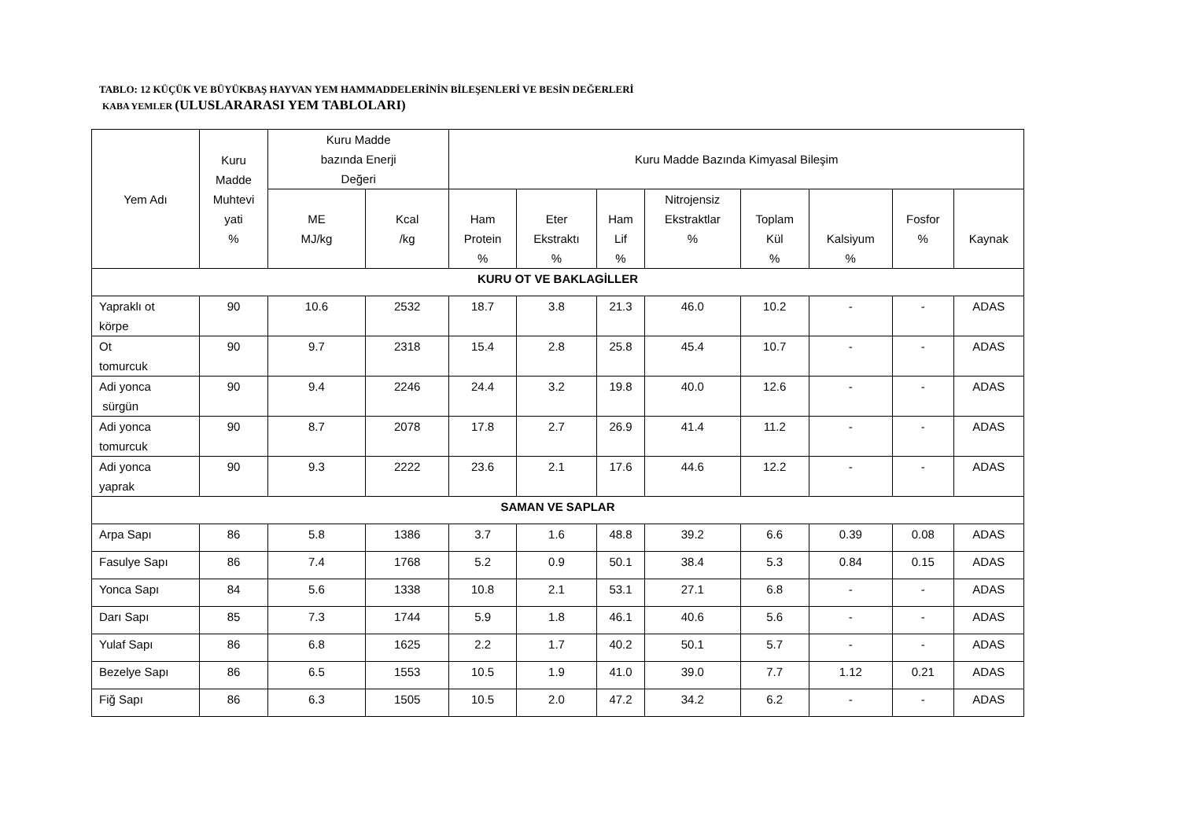TABLO: 12 KÜÇÜK VE BÜYÜKBAŞ HAYVAN YEM HAMMADDELERİNİN BİLEŞENLERİ VE BESİN DEĞERLERİ
KABA YEMLER (ULUSLARARASI YEM TABLOLARI)
| Yem Adı | Kuru Madde Muhtevi yati % | Kuru Madde bazında Enerji Değeri | | Kuru Madde Bazında Kimyasal Bileşim | | | | | | | |
| --- | --- | --- | --- | --- | --- | --- | --- | --- | --- | --- | --- |
| | | ME MJ/kg | Kcal /kg | Ham Protein % | Eter Ekstraktı % | Ham Lif % | Nitrojensiz Ekstraktlar % | Toplam Kül % | Kalsiyum % | Fosfor % | Kaynak |
| KURU OT VE BAKLAGİLLER | | | | | | | | | | | |
| Yapraklı ot körpe | 90 | 10.6 | 2532 | 18.7 | 3.8 | 21.3 | 46.0 | 10.2 | - | - | ADAS |
| Ot tomurcuk | 90 | 9.7 | 2318 | 15.4 | 2.8 | 25.8 | 45.4 | 10.7 | - | - | ADAS |
| Adi yonca sürgün | 90 | 9.4 | 2246 | 24.4 | 3.2 | 19.8 | 40.0 | 12.6 | - | - | ADAS |
| Adi yonca tomurcuk | 90 | 8.7 | 2078 | 17.8 | 2.7 | 26.9 | 41.4 | 11.2 | - | - | ADAS |
| Adi yonca yaprak | 90 | 9.3 | 2222 | 23.6 | 2.1 | 17.6 | 44.6 | 12.2 | - | - | ADAS |
| SAMAN VE SAPLAR | | | | | | | | | | | |
| Arpa Sapı | 86 | 5.8 | 1386 | 3.7 | 1.6 | 48.8 | 39.2 | 6.6 | 0.39 | 0.08 | ADAS |
| Fasulye Sapı | 86 | 7.4 | 1768 | 5.2 | 0.9 | 50.1 | 38.4 | 5.3 | 0.84 | 0.15 | ADAS |
| Yonca Sapı | 84 | 5.6 | 1338 | 10.8 | 2.1 | 53.1 | 27.1 | 6.8 | - | - | ADAS |
| Darı Sapı | 85 | 7.3 | 1744 | 5.9 | 1.8 | 46.1 | 40.6 | 5.6 | - | - | ADAS |
| Yulaf Sapı | 86 | 6.8 | 1625 | 2.2 | 1.7 | 40.2 | 50.1 | 5.7 | - | - | ADAS |
| Bezelye Sapı | 86 | 6.5 | 1553 | 10.5 | 1.9 | 41.0 | 39.0 | 7.7 | 1.12 | 0.21 | ADAS |
| Fiğ Sapı | 86 | 6.3 | 1505 | 10.5 | 2.0 | 47.2 | 34.2 | 6.2 | - | - | ADAS |